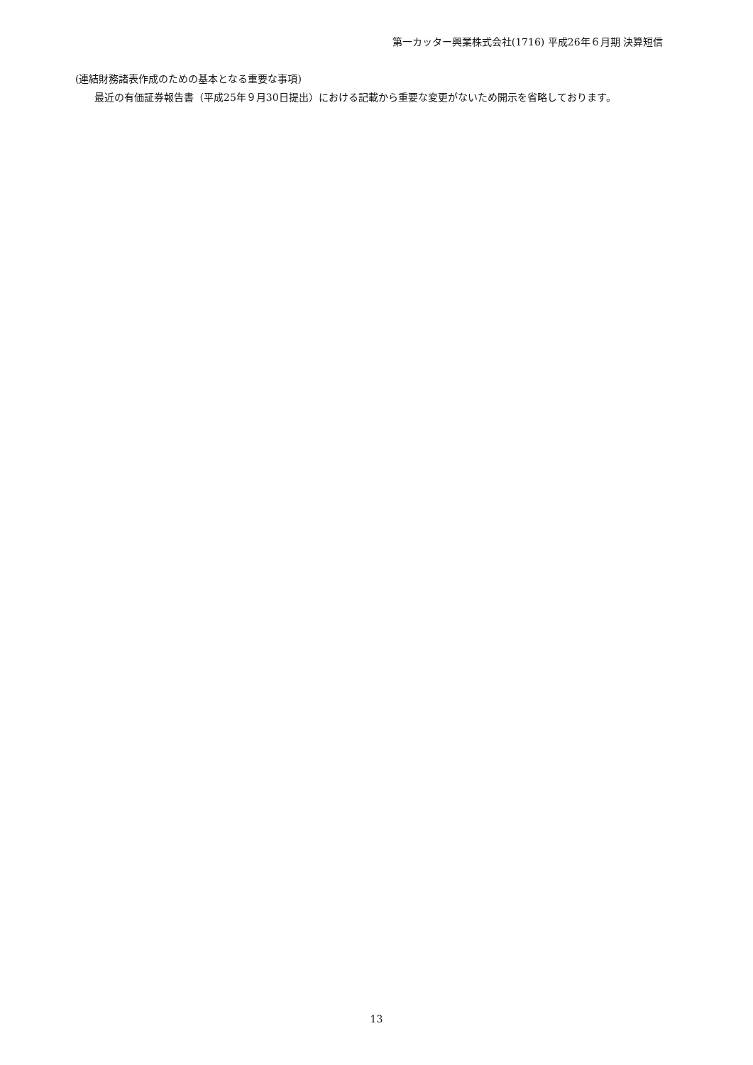第一カッター興業株式会社(1716) 平成26年６月期 決算短信
(連結財務諸表作成のための基本となる重要な事項)
最近の有価証券報告書（平成25年９月30日提出）における記載から重要な変更がないため開示を省略しております。
13